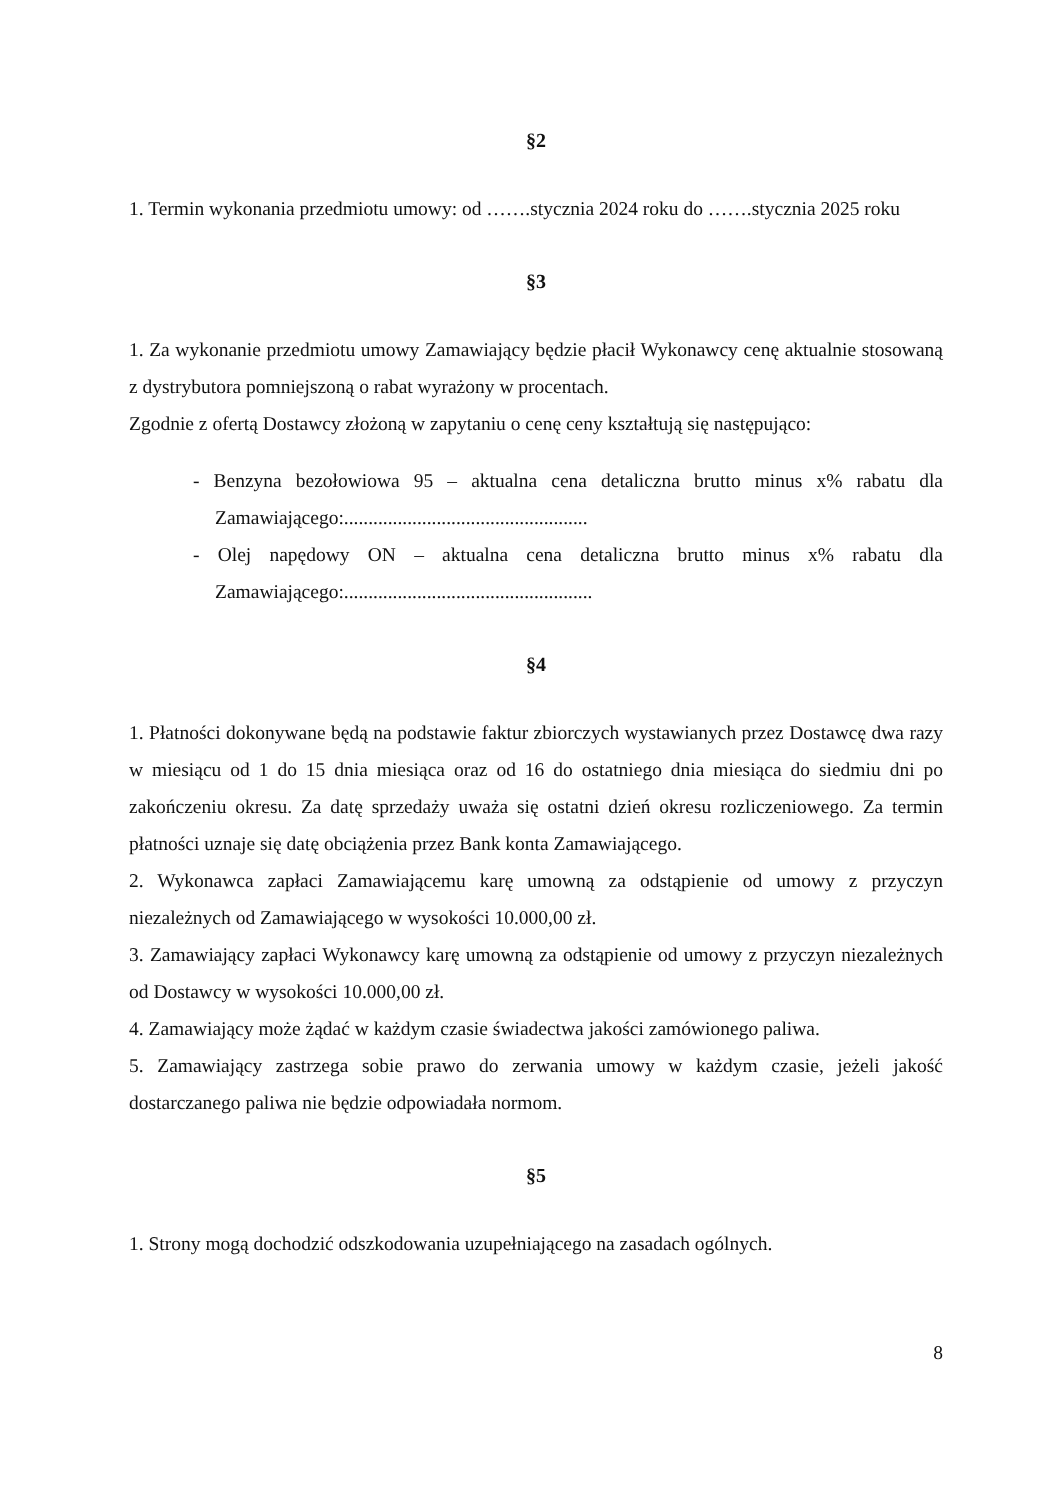§2
1. Termin wykonania przedmiotu umowy: od …….stycznia 2024 roku do …….stycznia 2025 roku
§3
1. Za wykonanie przedmiotu umowy Zamawiający będzie płacił Wykonawcy cenę aktualnie stosowaną z dystrybutora pomniejszoną o rabat wyrażony w procentach.
Zgodnie z ofertą Dostawcy złożoną w zapytaniu o cenę ceny kształtują się następująco:
- Benzyna bezołowiowa 95 – aktualna cena detaliczna brutto minus x% rabatu dla Zamawiającego:..................................................
- Olej napędowy ON – aktualna cena detaliczna brutto minus x% rabatu dla Zamawiającego:...................................................
§4
1. Płatności dokonywane będą na podstawie faktur zbiorczych wystawianych przez Dostawcę dwa razy w miesiącu od 1 do 15 dnia miesiąca oraz od 16 do ostatniego dnia miesiąca do siedmiu dni po zakończeniu okresu. Za datę sprzedaży uważa się ostatni dzień okresu rozliczeniowego. Za termin płatności uznaje się datę obciążenia przez Bank konta Zamawiającego.
2. Wykonawca zapłaci Zamawiającemu karę umowną za odstąpienie od umowy z przyczyn niezależnych od Zamawiającego w wysokości 10.000,00 zł.
3. Zamawiający zapłaci Wykonawcy karę umowną za odstąpienie od umowy z przyczyn niezależnych od Dostawcy w wysokości 10.000,00 zł.
4. Zamawiający może żądać w każdym czasie świadectwa jakości zamówionego paliwa.
5. Zamawiający zastrzega sobie prawo do zerwania umowy w każdym czasie, jeżeli jakość dostarczanego paliwa nie będzie odpowiadała normom.
§5
1. Strony mogą dochodzić odszkodowania uzupełniającego na zasadach ogólnych.
8